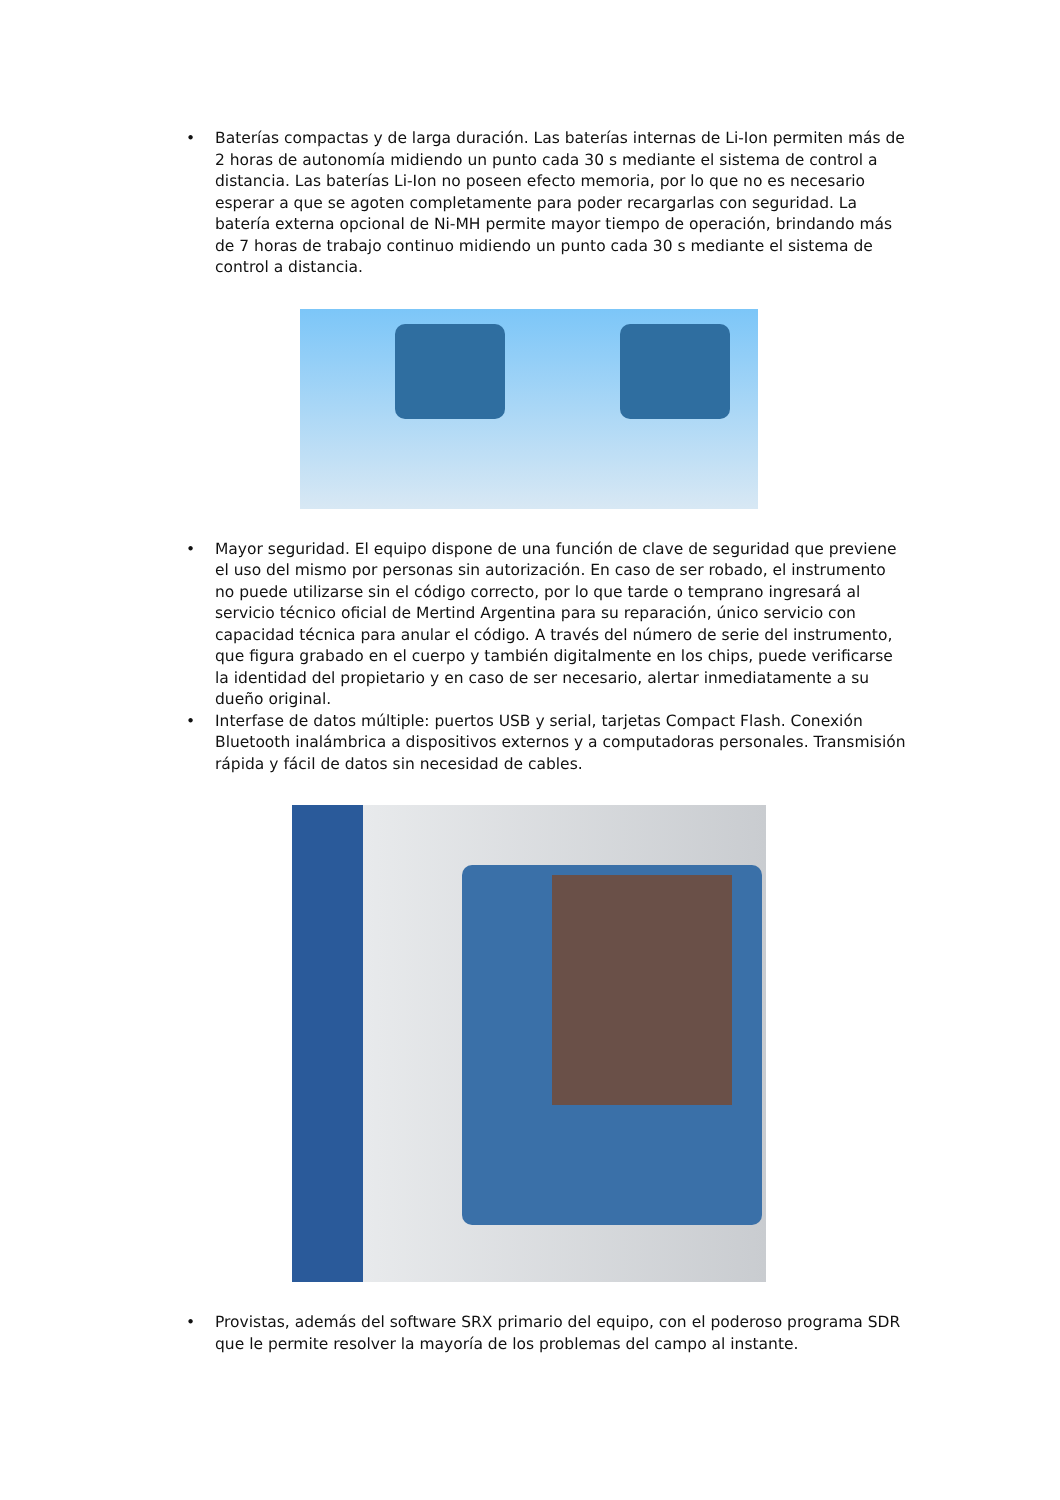• Baterías compactas y de larga duración. Las baterías internas de Li-Ion permiten más de 2 horas de autonomía midiendo un punto cada 30 s mediante el sistema de control a distancia. Las baterías Li-Ion no poseen efecto memoria, por lo que no es necesario esperar a que se agoten completamente para poder recargarlas con seguridad. La batería externa opcional de Ni-MH permite mayor tiempo de operación, brindando más de 7 horas de trabajo continuo midiendo un punto cada 30 s mediante el sistema de control a distancia.
• Mayor seguridad. El equipo dispone de una función de clave de seguridad que previene el uso del mismo por personas sin autorización. En caso de ser robado, el instrumento no puede utilizarse sin el código correcto, por lo que tarde o temprano ingresará al servicio técnico oficial de Mertind Argentina para su reparación, único servicio con capacidad técnica para anular el código. A través del número de serie del instrumento, que figura grabado en el cuerpo y también digitalmente en los chips, puede verificarse la identidad del propietario y en caso de ser necesario, alertar inmediatamente a su dueño original.
• Interfase de datos múltiple: puertos USB y serial, tarjetas Compact Flash. Conexión Bluetooth inalámbrica a dispositivos externos y a computadoras personales. Transmisión rápida y fácil de datos sin necesidad de cables.
• Provistas, además del software SRX primario del equipo, con el poderoso programa SDR que le permite resolver la mayoría de los problemas del campo al instante.